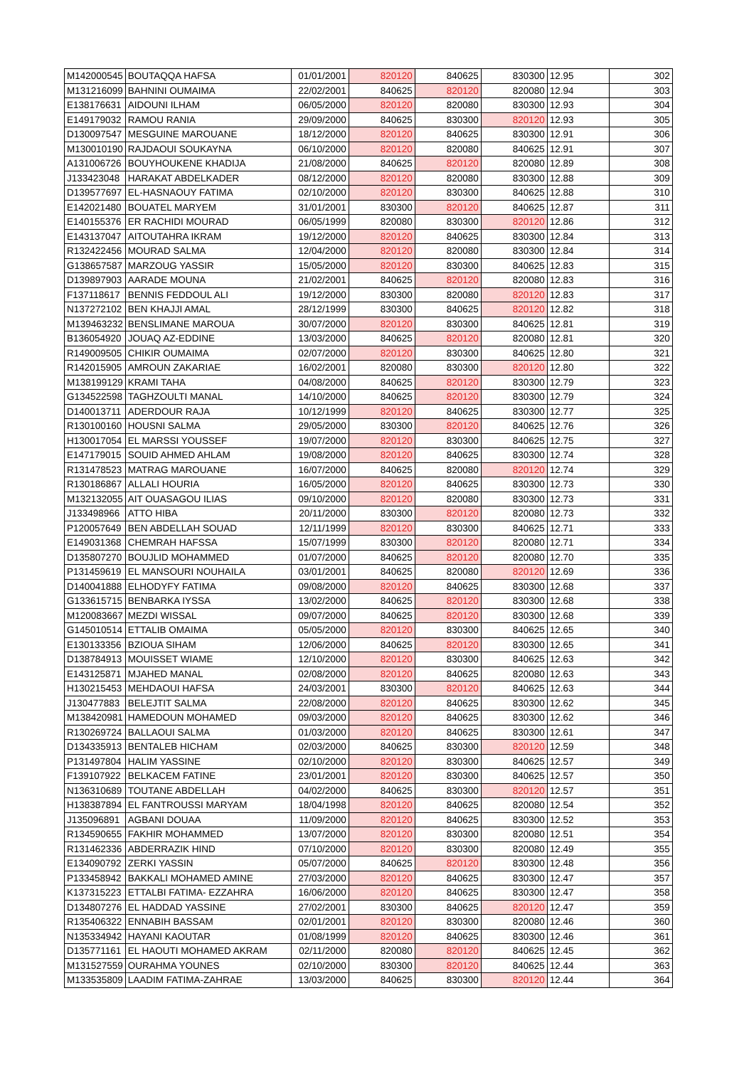| M142000545 | BOUTAQQA HAFSA | 01/01/2001 | 820120 | 840625 | 830300 | 12.95 | 302 |
| M131216099 | BAHNINI OUMAIMA | 22/02/2001 | 840625 | 820120 | 820080 | 12.94 | 303 |
| E138176631 | AIDOUNI ILHAM | 06/05/2000 | 820120 | 820080 | 830300 | 12.93 | 304 |
| E149179032 | RAMOU RANIA | 29/09/2000 | 840625 | 830300 | 820120 | 12.93 | 305 |
| D130097547 | MESGUINE MAROUANE | 18/12/2000 | 820120 | 840625 | 830300 | 12.91 | 306 |
| M130010190 | RAJDAOUI SOUKAYNA | 06/10/2000 | 820120 | 820080 | 840625 | 12.91 | 307 |
| A131006726 | BOUYHOUKENE KHADIJA | 21/08/2000 | 840625 | 820120 | 820080 | 12.89 | 308 |
| J133423048 | HARAKAT ABDELKADER | 08/12/2000 | 820120 | 820080 | 830300 | 12.88 | 309 |
| D139577697 | EL-HASNAOUY FATIMA | 02/10/2000 | 820120 | 830300 | 840625 | 12.88 | 310 |
| E142021480 | BOUATEL MARYEM | 31/01/2001 | 830300 | 820120 | 840625 | 12.87 | 311 |
| E140155376 | ER RACHIDI MOURAD | 06/05/1999 | 820080 | 830300 | 820120 | 12.86 | 312 |
| E143137047 | AITOUTAHRA IKRAM | 19/12/2000 | 820120 | 840625 | 830300 | 12.84 | 313 |
| R132422456 | MOURAD SALMA | 12/04/2000 | 820120 | 820080 | 830300 | 12.84 | 314 |
| G138657587 | MARZOUG YASSIR | 15/05/2000 | 820120 | 830300 | 840625 | 12.83 | 315 |
| D139897903 | AARADE MOUNA | 21/02/2001 | 840625 | 820120 | 820080 | 12.83 | 316 |
| F137118617 | BENNIS FEDDOUL ALI | 19/12/2000 | 830300 | 820080 | 820120 | 12.83 | 317 |
| N137272102 | BEN KHAJJI AMAL | 28/12/1999 | 830300 | 840625 | 820120 | 12.82 | 318 |
| M139463232 | BENSLIMANE MAROUA | 30/07/2000 | 820120 | 830300 | 840625 | 12.81 | 319 |
| B136054920 | JOUAQ AZ-EDDINE | 13/03/2000 | 840625 | 820120 | 820080 | 12.81 | 320 |
| R149009505 | CHIKIR OUMAIMA | 02/07/2000 | 820120 | 830300 | 840625 | 12.80 | 321 |
| R142015905 | AMROUN ZAKARIAE | 16/02/2001 | 820080 | 830300 | 820120 | 12.80 | 322 |
| M138199129 | KRAMI TAHA | 04/08/2000 | 840625 | 820120 | 830300 | 12.79 | 323 |
| G134522598 | TAGHZOULTI MANAL | 14/10/2000 | 840625 | 820120 | 830300 | 12.79 | 324 |
| D140013711 | ADERDOUR RAJA | 10/12/1999 | 820120 | 840625 | 830300 | 12.77 | 325 |
| R130100160 | HOUSNI SALMA | 29/05/2000 | 830300 | 820120 | 840625 | 12.76 | 326 |
| H130017054 | EL MARSSI YOUSSEF | 19/07/2000 | 820120 | 830300 | 840625 | 12.75 | 327 |
| E147179015 | SOUID AHMED AHLAM | 19/08/2000 | 820120 | 840625 | 830300 | 12.74 | 328 |
| R131478523 | MATRAG MAROUANE | 16/07/2000 | 840625 | 820080 | 820120 | 12.74 | 329 |
| R130186867 | ALLALI HOURIA | 16/05/2000 | 820120 | 840625 | 830300 | 12.73 | 330 |
| M132132055 | AIT OUASAGOU ILIAS | 09/10/2000 | 820120 | 820080 | 830300 | 12.73 | 331 |
| J133498966 | ATTO HIBA | 20/11/2000 | 830300 | 820120 | 820080 | 12.73 | 332 |
| P120057649 | BEN ABDELLAH SOUAD | 12/11/1999 | 820120 | 830300 | 840625 | 12.71 | 333 |
| E149031368 | CHEMRAH HAFSSA | 15/07/1999 | 830300 | 820120 | 820080 | 12.71 | 334 |
| D135807270 | BOUJLID MOHAMMED | 01/07/2000 | 840625 | 820120 | 820080 | 12.70 | 335 |
| P131459619 | EL MANSOURI NOUHAILA | 03/01/2001 | 840625 | 820080 | 820120 | 12.69 | 336 |
| D140041888 | ELHODYFY FATIMA | 09/08/2000 | 820120 | 840625 | 830300 | 12.68 | 337 |
| G133615715 | BENBARKA IYSSA | 13/02/2000 | 840625 | 820120 | 830300 | 12.68 | 338 |
| M120083667 | MEZDI WISSAL | 09/07/2000 | 840625 | 820120 | 830300 | 12.68 | 339 |
| G145010514 | ETTALIB OMAIMA | 05/05/2000 | 820120 | 830300 | 840625 | 12.65 | 340 |
| E130133356 | BZIOUA SIHAM | 12/06/2000 | 840625 | 820120 | 830300 | 12.65 | 341 |
| D138784913 | MOUISSET WIAME | 12/10/2000 | 820120 | 830300 | 840625 | 12.63 | 342 |
| E143125871 | MJAHED MANAL | 02/08/2000 | 820120 | 840625 | 820080 | 12.63 | 343 |
| H130215453 | MEHDAOUI HAFSA | 24/03/2001 | 830300 | 820120 | 840625 | 12.63 | 344 |
| J130477883 | BELEJTIT SALMA | 22/08/2000 | 820120 | 840625 | 830300 | 12.62 | 345 |
| M138420981 | HAMEDOUN MOHAMED | 09/03/2000 | 820120 | 840625 | 830300 | 12.62 | 346 |
| R130269724 | BALLAOUI SALMA | 01/03/2000 | 820120 | 840625 | 830300 | 12.61 | 347 |
| D134335913 | BENTALEB HICHAM | 02/03/2000 | 840625 | 830300 | 820120 | 12.59 | 348 |
| P131497804 | HALIM YASSINE | 02/10/2000 | 820120 | 830300 | 840625 | 12.57 | 349 |
| F139107922 | BELKACEM FATINE | 23/01/2001 | 820120 | 830300 | 840625 | 12.57 | 350 |
| N136310689 | TOUTANE ABDELLAH | 04/02/2000 | 840625 | 830300 | 820120 | 12.57 | 351 |
| H138387894 | EL FANTROUSSI MARYAM | 18/04/1998 | 820120 | 840625 | 820080 | 12.54 | 352 |
| J135096891 | AGBANI DOUAA | 11/09/2000 | 820120 | 840625 | 830300 | 12.52 | 353 |
| R134590655 | FAKHIR MOHAMMED | 13/07/2000 | 820120 | 830300 | 820080 | 12.51 | 354 |
| R131462336 | ABDERRAZIK HIND | 07/10/2000 | 820120 | 830300 | 820080 | 12.49 | 355 |
| E134090792 | ZERKI YASSIN | 05/07/2000 | 840625 | 820120 | 830300 | 12.48 | 356 |
| P133458942 | BAKKALI MOHAMED AMINE | 27/03/2000 | 820120 | 840625 | 830300 | 12.47 | 357 |
| K137315223 | ETTALBI FATIMA- EZZAHRA | 16/06/2000 | 820120 | 840625 | 830300 | 12.47 | 358 |
| D134807276 | EL HADDAD YASSINE | 27/02/2001 | 830300 | 840625 | 820120 | 12.47 | 359 |
| R135406322 | ENNABIH BASSAM | 02/01/2001 | 820120 | 830300 | 820080 | 12.46 | 360 |
| N135334942 | HAYANI KAOUTAR | 01/08/1999 | 820120 | 840625 | 830300 | 12.46 | 361 |
| D135771161 | EL HAOUTI MOHAMED AKRAM | 02/11/2000 | 820080 | 820120 | 840625 | 12.45 | 362 |
| M131527559 | OURAHMA YOUNES | 02/10/2000 | 830300 | 820120 | 840625 | 12.44 | 363 |
| M133535809 | LAADIM FATIMA-ZAHRAE | 13/03/2000 | 840625 | 830300 | 820120 | 12.44 | 364 |